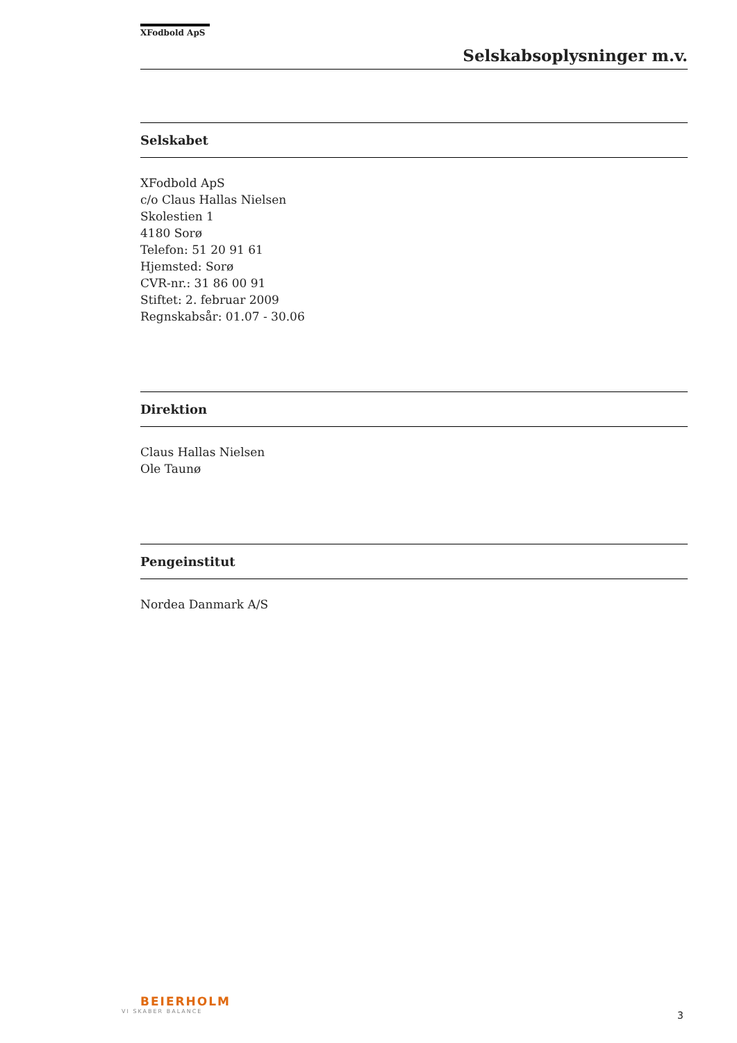XFodbold ApS
Selskabsoplysninger m.v.
Selskabet
XFodbold ApS
c/o Claus Hallas Nielsen
Skolestien 1
4180 Sorø
Telefon: 51 20 91 61
Hjemsted: Sorø
CVR-nr.: 31 86 00 91
Stiftet: 2. februar 2009
Regnskabsår: 01.07 - 30.06
Direktion
Claus Hallas Nielsen
Ole Taunø
Pengeinstitut
Nordea Danmark A/S
BEIERHOLM
VI SKABER BALANCE
3